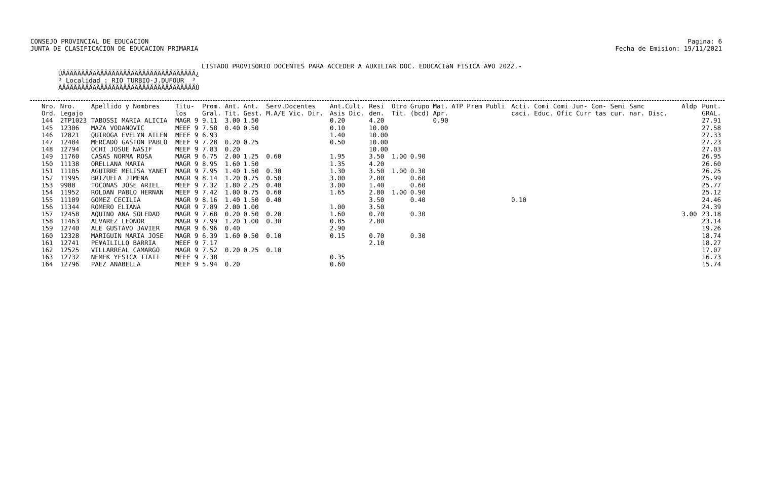CONSEJO PROVINCIAL DE EDUCACION
JUNTA DE CLASIFICACION DE EDUCACION PRIMARIA
Pagina: 6
Fecha de Emision: 19/11/2021
LISTADO PROVISORIO DOCENTES PARA ACCEDER A AUXILIAR DOC. EDUCACIàN FISICA A¥O 2022.-
ÚÄÄÄÄÄÄÄÄÄÄÄÄÄÄÄÄÄÄÄÄÄÄÄÄÄÄÄÄÄÄÄÄÄÄÄ¿ ³ Localidad : RIO TURBIO-J.DUFOUR ³ ÀÄÄÄÄÄÄÄÄÄÄÄÄÄÄÄÄÄÄÄÄÄÄÄÄÄÄÄÄÄÄÄÄÄÄÄÙ
| Nro. Ord. | Nro. Legajo | Apellido y Nombres | Titu- los | Prom. Gral. | Ant. Tit. | Ant. Gest. | Serv.Docentes M.A/E Vic. Dir. | Ant.Cult. Asis Dic. | Resi den. | Otro Tit. | Grupo (bcd) | Mat. Apr. | ATP Prem Publi | Acti. Comi Comi Jun- Con- Semi Sanc caci. Educ. Ofic Curr tas cur. nar. Disc. | Aldp | Punt. GRAL. |
| --- | --- | --- | --- | --- | --- | --- | --- | --- | --- | --- | --- | --- | --- | --- | --- | --- |
| 144 | 2TP1023 | TABOSSI MARIA ALICIA | MAGR 9 | 9.11 | 3.00 | 1.50 | | 0.20 | 4.20 | | | 0.90 | | | | 27.91 |
| 145 | 12306 | MAZA VODANOVIC | MEEF 9 | 7.58 | 0.40 | 0.50 | | 0.10 | 10.00 | | | | | | | 27.58 |
| 146 | 12821 | QUIROGA EVELYN AILEN | MEEF 9 | 6.93 | | | | 1.40 | 10.00 | | | | | | | 27.33 |
| 147 | 12484 | MERCADO GASTON PABLO | MEEF 9 | 7.28 | 0.20 | 0.25 | | 0.50 | 10.00 | | | | | | | 27.23 |
| 148 | 12794 | OCHI JOSUE NASIF | MEEF 9 | 7.83 | 0.20 | | | | 10.00 | | | | | | | 27.03 |
| 149 | 11760 | CASAS NORMA ROSA | MAGR 9 | 6.75 | 2.00 | 1.25 | 0.60 | 1.95 | 3.50 | 1.00 | 0.90 | | | | | 26.95 |
| 150 | 11138 | ORELLANA MARIA | MAGR 9 | 8.95 | 1.60 | 1.50 | | 1.35 | 4.20 | | | | | | | 26.60 |
| 151 | 11105 | AGUIRRE MELISA YANET | MAGR 9 | 7.95 | 1.40 | 1.50 | 0.30 | 1.30 | 3.50 | 1.00 | 0.30 | | | | | 26.25 |
| 152 | 11995 | BRIZUELA JIMENA | MAGR 9 | 8.14 | 1.20 | 0.75 | 0.50 | 3.00 | 2.80 | | 0.60 | | | | | 25.99 |
| 153 | 9988 | TOCONAS JOSE ARIEL | MEEF 9 | 7.32 | 1.80 | 2.25 | 0.40 | 3.00 | 1.40 | | 0.60 | | | | | 25.77 |
| 154 | 11952 | ROLDAN PABLO HERNAN | MEEF 9 | 7.42 | 1.00 | 0.75 | 0.60 | 1.65 | 2.80 | 1.00 | 0.90 | | | | | 25.12 |
| 155 | 11109 | GOMEZ CECILIA | MAGR 9 | 8.16 | 1.40 | 1.50 | 0.40 | | 3.50 | | 0.40 | | | 0.10 | | 24.46 |
| 156 | 11344 | ROMERO ELIANA | MAGR 9 | 7.89 | 2.00 | 1.00 | | 1.00 | 3.50 | | | | | | | 24.39 |
| 157 | 12458 | AQUINO ANA SOLEDAD | MAGR 9 | 7.68 | 0.20 | 0.50 | 0.20 | 1.60 | 0.70 | | 0.30 | | | | 3.00 | 23.18 |
| 158 | 11463 | ALVAREZ LEONOR | MAGR 9 | 7.99 | 1.20 | 1.00 | 0.30 | 0.85 | 2.80 | | | | | | | 23.14 |
| 159 | 12740 | ALE GUSTAVO JAVIER | MAGR 9 | 6.96 | 0.40 | | | 2.90 | | | | | | | | 19.26 |
| 160 | 12328 | MARIGUIN MARIA JOSE | MAGR 9 | 6.39 | 1.60 | 0.50 | 0.10 | 0.15 | 0.70 | | 0.30 | | | | | 18.74 |
| 161 | 12741 | PE¥AILILLO BARRIA | MEEF 9 | 7.17 | | | | | 2.10 | | | | | | | 18.27 |
| 162 | 12525 | VILLARREAL CAMARGO | MAGR 9 | 7.52 | 0.20 | 0.25 | 0.10 | | | | | | | | | 17.07 |
| 163 | 12732 | NEMEK YESICA ITATI | MEEF 9 | 7.38 | | | | 0.35 | | | | | | | | 16.73 |
| 164 | 12796 | PAEZ ANABELLA | MEEF 9 | 5.94 | 0.20 | | | 0.60 | | | | | | | | 15.74 |